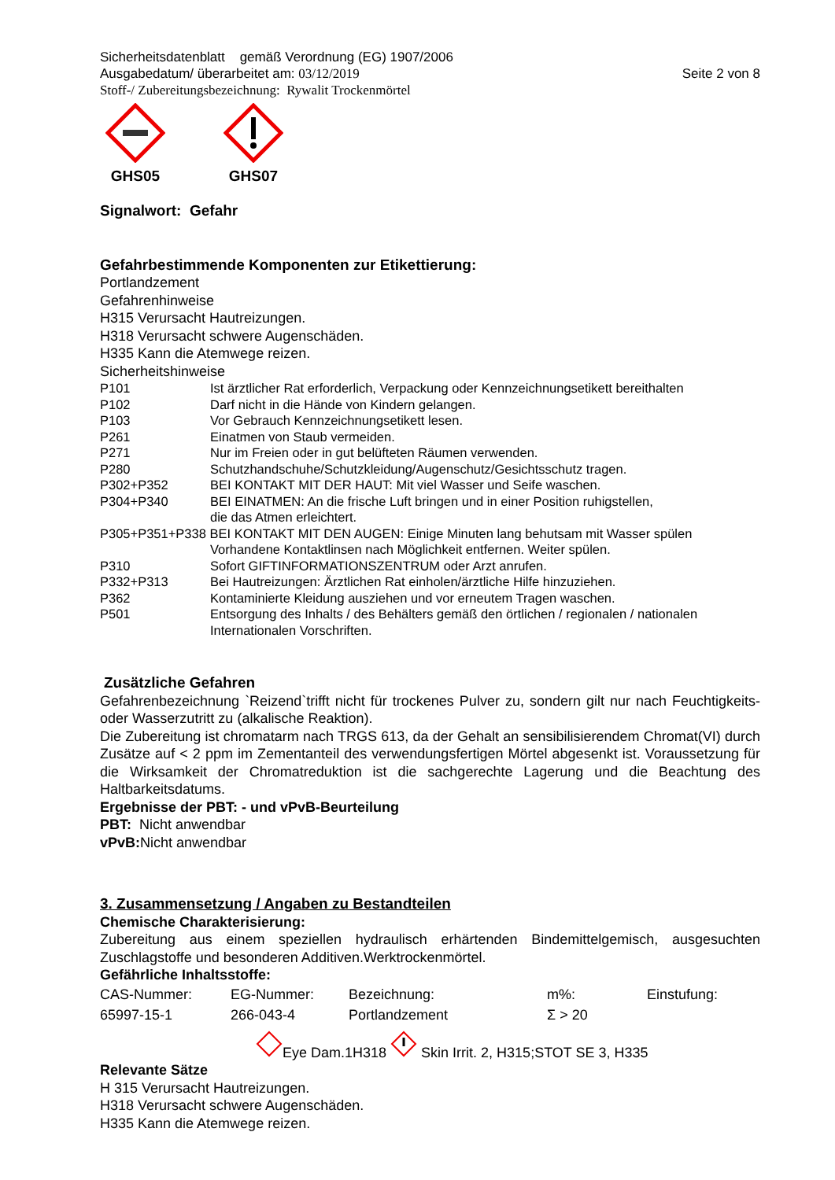Sicherheitsdatenblatt gemäß Verordnung (EG) 1907/2006
Ausgabedatum/ überarbeitet am: 03/12/2019 Seite 2 von 8
Stoff-/ Zubereitungsbezeichnung: Rywalit Trockenmörtel
GHS05
GHS07
Signalwort: Gefahr
Gefahrbestimmende Komponenten zur Etikettierung:
Portlandzement
Gefahrenhinweise
H315 Verursacht Hautreizungen.
H318 Verursacht schwere Augenschäden.
H335 Kann die Atemwege reizen.
Sicherheitshinweise
P101 Ist ärztlicher Rat erforderlich, Verpackung oder Kennzeichnungsetikett bereithalten
P102 Darf nicht in die Hände von Kindern gelangen.
P103 Vor Gebrauch Kennzeichnungsetikett lesen.
P261 Einatmen von Staub vermeiden.
P271 Nur im Freien oder in gut belüfteten Räumen verwenden.
P280 Schutzhandschuhe/Schutzkleidung/Augenschutz/Gesichtsschutz tragen.
P302+P352 BEI KONTAKT MIT DER HAUT: Mit viel Wasser und Seife waschen.
P304+P340 BEI EINATMEN: An die frische Luft bringen und in einer Position ruhigstellen,
die das Atmen erleichtert.
P305+P351+P338 BEI KONTAKT MIT DEN AUGEN: Einige Minuten lang behutsam mit Wasser spülen
Vorhandene Kontaktlinsen nach Möglichkeit entfernen. Weiter spülen.
P310 Sofort GIFTINFORMATIONSZENTRUM oder Arzt anrufen.
P332+P313 Bei Hautreizungen: Ärztlichen Rat einholen/ärztliche Hilfe hinzuziehen.
P362 Kontaminierte Kleidung ausziehen und vor erneutem Tragen waschen.
P501 Entsorgung des Inhalts / des Behälters gemäß den örtlichen / regionalen / nationalen
Internationalen Vorschriften.
Zusätzliche Gefahren
Gefahrenbezeichnung `Reizend`trifft nicht für trockenes Pulver zu, sondern gilt nur nach Feuchtigkeits- oder Wasserzutritt zu (alkalische Reaktion).
Die Zubereitung ist chromatarm nach TRGS 613, da der Gehalt an sensibilisierendem Chromat(VI) durch Zusätze auf < 2 ppm im Zementanteil des verwendungsfertigen Mörtel abgesenkt ist. Voraussetzung für die Wirksamkeit der Chromatreduktion ist die sachgerechte Lagerung und die Beachtung des Haltbarkeitsdatums.
Ergebnisse der PBT: - und vPvB-Beurteilung
PBT: Nicht anwendbar
vPvB: Nicht anwendbar
3. Zusammensetzung / Angaben zu Bestandteilen
Chemische Charakterisierung:
Zubereitung aus einem speziellen hydraulisch erhärtenden Bindemittelgemisch, ausgesuchten Zuschlagstoffe und besonderen Additiven.Werktrockenmörtel.
Gefährliche Inhaltsstoffe:
| CAS-Nummer: | EG-Nummer: | Bezeichnung: | m%: | Einstufung: |
| 65997-15-1 | 266-043-4 | Portlandzement | Σ > 20 | |
Eye Dam.1H318 Skin Irrit. 2, H315;STOT SE 3, H335
Relevante Sätze
H 315 Verursacht Hautreizungen.
H318 Verursacht schwere Augenschäden.
H335 Kann die Atemwege reizen.